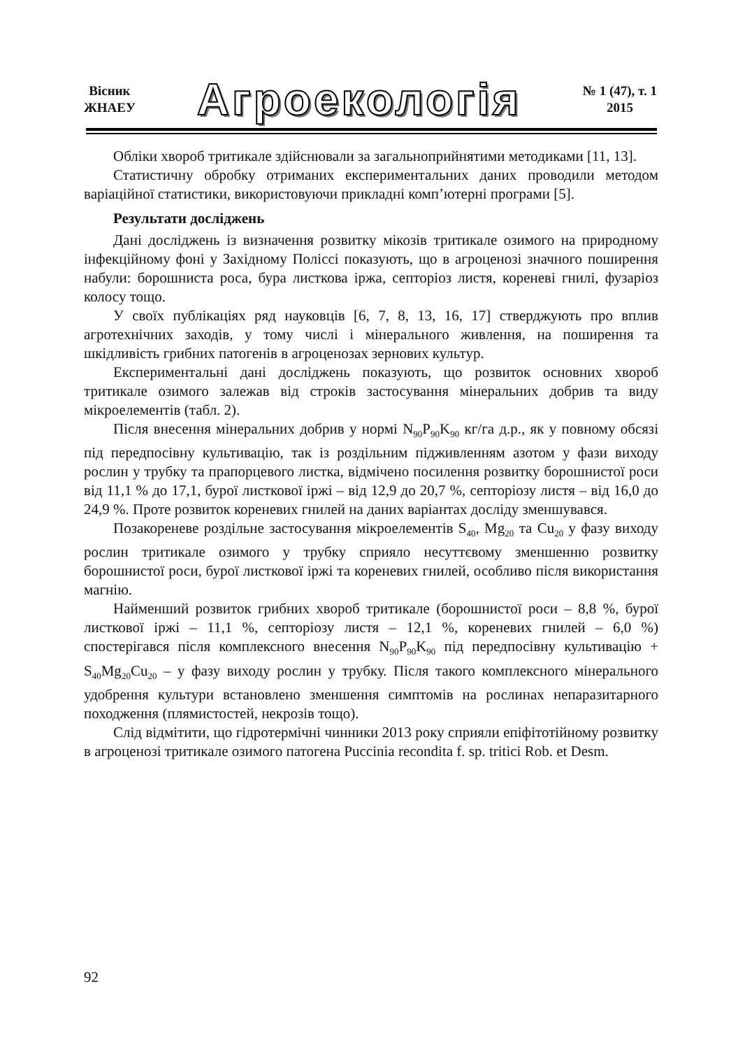Вісник
ЖНАЕУ
Агроекологія
№ 1 (47), т. 1
2015
Обліки хвороб тритикале здійснювали за загальноприйнятими методиками [11, 13].
Статистичну обробку отриманих експериментальних даних проводили методом варіаційної статистики, використовуючи прикладні комп’ютерні програми [5].
Результати досліджень
Дані досліджень із визначення розвитку мікозів тритикале озимого на природному інфекційному фоні у Західному Поліссі показують, що в агроценозі значного поширення набули: борошниста роса, бура листкова іржа, септоріоз листя, кореневі гнилі, фузаріоз колосу тощо.
У своїх публікаціях ряд науковців [6, 7, 8, 13, 16, 17] стверджують про вплив агротехнічних заходів, у тому числі і мінерального живлення, на поширення та шкідливість грибних патогенів в агроценозах зернових культур.
Експериментальні дані досліджень показують, що розвиток основних хвороб тритикале озимого залежав від строків застосування мінеральних добрив та виду мікроелементів (табл. 2).
Після внесення мінеральних добрив у нормі N<sub>90</sub>P<sub>90</sub>K<sub>90</sub> кг/га д.р., як у повному обсязі під передпосівну культивацію, так із роздільним підживленням азотом у фази виходу рослин у трубку та прапорцевого листка, відмічено посилення розвитку борошнистої роси від 11,1 % до 17,1, бурої листкової іржі – від 12,9 до 20,7 %, септоріозу листя – від 16,0 до 24,9 %. Проте розвиток кореневих гнилей на даних варіантах досліду зменшувався.
Позакореневе роздільне застосування мікроелементів S<sub>40</sub>, Mg<sub>20</sub> та Cu<sub>20</sub> у фазу виходу рослин тритикале озимого у трубку сприяло несуттєвому зменшенню розвитку борошнистої роси, бурої листкової іржі та кореневих гнилей, особливо після використання магнію.
Найменший розвиток грибних хвороб тритикале (борошнистої роси – 8,8 %, бурої листкової іржі – 11,1 %, септоріозу листя – 12,1 %, кореневих гнилей – 6,0 %) спостерігався після комплексного внесення N<sub>90</sub>P<sub>90</sub>K<sub>90</sub> під передпосівну культивацію + S<sub>40</sub>Mg<sub>20</sub>Cu<sub>20</sub> – у фазу виходу рослин у трубку. Після такого комплексного мінерального удобрення культури встановлено зменшення симптомів на рослинах непаразитарного походження (плямистостей, некрозів тощо).
Слід відмітити, що гідротермічні чинники 2013 року сприяли епіфітотійному розвитку в агроценозі тритикале озимого патогена Puccinia recondita f. sp. tritici Rob. et Desm.
92